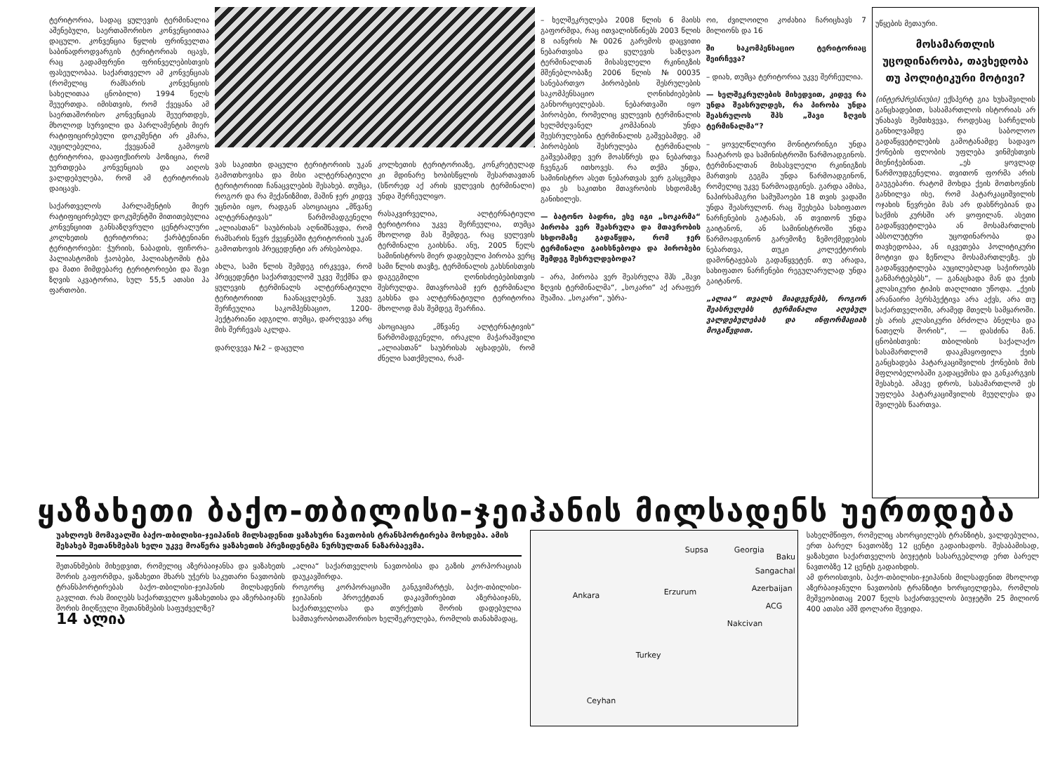ტერიტორია, სადაც ყულევის ტერმინალია აშენებული, საერთაშორისო კონვენციითაა დაცული. კონვენცია წყლის ფრინველთა საბინადროდვარგის ტერიტორიას იცავს, რაც გადამფრენი ფრინველებისთვის ფასეულობაა. საქართველო ამ კონვენციას (რომელიც რამსარის კონვენციის სახელითაა ცნობილი) 1994 წელს შეუერთდა. იმისთვის, რომ ქვეყანა ამ საერთაშორისო კონვენციას შეუერთდეს, მხოლოდ სურვილი და პარლამენტის მიერ რატიფიცირებული დოკუმენტი არ კმარა, აუცილებელია, ქვეყანამ გამოყოს ტერიტორია, დააფიქსიროს პოზიცია, რომ უერთდება კონვენციას და აიღოს ვალდებულება, რომ ამ ტერიტორიას დაიცავს.
საქართველოს პარლამენტის მიერ რატიფიცირებულ დოკუმენტში მითითებულია კონვენციით განსაზღვრული ცენტრალური კოლხეთის ტერიტორია; ქარბტენიანი ტერიტორიები: ჭურიის, ნაბადის, ფიჩორა-პალიასტომის ჭაობები, პალიასტომის ტბა და მათი მიმდებარე ტერიტორიები და შავი ზღვის აკვატორია, სულ 55,5 ათასი ჰა ფართობი.
ვას საკითხი დაცული ტერიტორიის უკან გამოთხოვისა და მისი ალტერნატიული ტერიტორიით ჩანაცვლების შესახებ. თუმცა, როგორ და რა მექანიზმით, მაშინ ჯერ კიდევ უცნობი იყო, რადგან ასოციაცია „მწვანე ალტერნატივას“ წარმომადგენელი „ალიასთან“ საუბრისას აღნიშნავდა, რომ რამსარის წევრ ქვეყნებში ტერიტორიის უკან გამოთხოვის პრეცედენტი არ არსებობდა.
ახლა, სამი წლის შემდეგ ირკვევა, რომ პრეცედენტი საქართველომ უკვე შექმნა და ყულევის ტერმინალს ალტერნატიული ტერიტორიით ჩაანაცვლებენ. უკვე შერჩეულია საკომპენსაციო, 1200-ჰექტარიანი ადგილი. თუმცა, დარღვევა არც მის შერჩევას აკლდა.
დარღვევა №2 – დაცული
კოლხეთის ტერიტორიაზე, კონკრეტულად კი მდინარე ხობისწყლის შესართავთან (სწორედ აქ არის ყულევის ტერმინალი) უნდა შერჩეულიყო.
რასაკვირველია, ალტერნატიული ტერიტორია უკვე შერჩეულია, თუმცა მხოლოდ მას შემდეგ, რაც ყულევის ტერმინალი გაიხსნა. ანუ, 2005 წელს სამინისტროს მიერ დადებული პირობა ვერც სამი წლის თავზე, ტერმინალის გახსნისთვის დაგეგმილი ღონისძიებებისთვის შესრულდა. მთავრობამ ჯერ ტერმინალი გახსნა და ალტერნატიული ტერიტორია მხოლოდ მას შემდეგ შეარჩია.
ასოციაცია „მწვანე ალტერნატივის“ წარმომადგენელი, ირაკლი მაჭარაშვილი „ალიასთან“ საუბრისას აცხადებს, რომ ძნელი სათქმელია, რამ-
– ხელშეკრულება 2008 წლის 6 მაისს გაფორმდა, რაც ითვალისწინებს 2003 წლის 8 იანვრის №0026 გარემოს დაცვითი ნებართვისა და ყულევის საზღვაო ტერმინალთან მისასვლელი რკინიგზის მშენებლობაზე 2006 წლის №00035 სანებართვო პირობების შესრულების საკომპენსაციო ღონისძიებების განხორციელებას. ნებართვაში იყო პირობები, რომელიც ყულევის ტერმინალის ხელმძღვანელ კომპანიას უნდა შეესრულებინა ტერმინალის გაშვებამდე. ამ პირობების შესრულება ტერმინალის გაშვებამდე ვერ მოასწრეს და ნებართვა ჩვენგან ითხოვეს. რა თქმა უნდა, სამინისტრო ასეთ ნებართვას ვერ გასცემდა და ეს საკითხი მთავრობის სხდომაზე განიხილეს.
— ბატონო ბადრი, ესე იგი „სოკარმა“ პირობა ვერ შეასრულა და მთავრობის სხდომაზე გადაწყდა, რომ ჯერ ტერმინალი გაიხსნებოდა და პირობები შემდეგ შესრულდებოდა?
– არა, პირობა ვერ შეასრულა შპს „შავი ზღვის ტერმინალმა“, „სოკარი“ აქ არაფერ შუაშია. „სოკარი“, უბრა-
ოი, ძვილოილი კოძახია ჩარიცხავს 7 მილიონს და 16
ში საკომპენსაციო ტერიტორიაც შეირჩევა?
– დიახ, თუმცა ტერიტორია უკვე შერჩეულია.
— ხელშეკრულების მიხედვით, კიდევ რა უნდა შეასრულდეს, რა პირობა უნდა შეასრულოს შპს „შავი ზღვის ტერმინალმა“?
– ყოველწლიური მონიტორინგი უნდა ჩაატაროს და სამინისტროში წარმოადგინოს. ტერმინალთან მისასვლელი რკინიგზის მართვის გეგმა უნდა წარმოადგინონ, რომელიც უკვე წარმოადგინეს. გარდა ამისა, ნაპირსამაგრი სამუშაოები 18 თვის ვადაში უნდა შეასრულონ. რაც შეეხება სახიფათო ნარჩენების გატანას, ან თვითონ უნდა გაიტანონ, ან სამინისტროში უნდა წარმოადგინონ გარემოზე ზემოქმედების ნებართვა, თუკი კოლექტორის დამონტაჟებას გადაწყვეტენ. თუ არადა, სახიფათო ნარჩენები რეგულარულად უნდა გაიტანონ.
„ალია“ თვალს მიადევნებს, როგორ შეასრულებს ტერმინალი აღებულ ვალდებულებას და ინფორმაციას მოგაწვდით.
უწყების მეთაური.
მოსამართლის უცოდინარობა, თავხედობა თუ პოლიტიკური მოტივი?
(ინტერპრესნიუსი) ექსპერტ გია ხუხაშვილის განცხადებით, სასამართლოს ისტორიას არ უნახავს შემთხვევა, როდესაც სარჩელის განხილვამდე და საბოლოო გადაწყვეტილების გამოტანამდე სადავო ქონების ფლობის უფლება ვინმესთვის მიენიჭებინათ. „ეს ყოვლად წარმოუდგენელია. თვითონ ფორმა არის გაუგებარი. რატომ მოხდა ქეის მოთხოვნის განხილვა ისე, რომ პატარკაციშვილის ოჯახის წევრები მას არ დასწრებიან და საქმის კურსში არ ყოფილან. ასეთი გადაწყვეტილება ან მოსამართლის აბსოლუტური უცოდინარობა და თავხედობაა, ან იკვეთება პოლიტიკური მოტივი და ზეწოლა მოსამართლეზე. ეს გადაწყვეტილება აუცილებლად საჭიროებს განმარტებებს“, — განაცხადა მან და ქეის კლასიკური ტიპის თაღლითი უწოდა. „ქეის არანაირი პერსპექტივა არა აქვს, არა თუ საქართველოში, არამედ მთელს სამყაროში. ეს არის კლასიკური ბრძოლა ბნელსა და ნათელს შორის“, — დასძინა მან. ცნობისთვის: თბილისის საქალაქო სასამართლომ დააკმაყოფილა ქეის განცხადება პატარკაციშვილის ქონების მის მფლობელობაში გადაცემისა და განკარგვის შესახებ. ამავე დროს, სასამართლომ ეს უფლება პატარკაციშვილის მეუღლესა და შვილებს წაართვა.
ყაზახეთი ბაქო-თბილისი-ჯეიჰანის მილსადენს უერთდება
უახლოეს მომავალში ბაქო-თბილისი-ჯეიჰანის მილსადენით ყაზახური ნავთობის ტრანსპორტირება მოხდება. ამის შესახებ შეთანხმებას ხელი უკვე მოაწერა ყაზახეთის პრეზიდენტმა ნურსულთან ნაზარბაევმა.
შეთანხმების მიხედვით, რომელიც აზერბაიჯანსა და ყაზახეთს შორის გაფორმდა, ყაზახეთი მხარს უჭერს საკუთარი ნავთობის ტრანსპორტირებას ბაქო-თბილისი-ჯეიჰანის მილსადენის გავლით. რას მიიღებს საქართველო ყაზახეთისა და აზერბაიჯანს შორის მიღწეული შეთანხმების საფუძველზე?
14 ალია
„ალია“ საქართველოს ნავთობისა და გაზის კორპორაციას დაუკავშირდა.
როგორც კორპორაციაში განგვიმარტეს, ბაქო-თბილისი-ჯეიჰანის პროექტთან დაკავშირებით აზერბაიჯანს, საქართველოსა და თურქეთს შორის დადებულია სამთავრობოთაშორისო ხელშეკრულება, რომლის თანახმადაც,
Supsa Georgia
Baku
Sangachal
Azerbaijan
Ankara Erzurum
ACG
Turkey
Ceyhan
Nakcivan
სახელმწიფო, რომელიც ახორციელებს ტრანზიტს, ვალდებულია, ერთ ბარელ ნავთობზე 12 ცენტი გადაიხადოს. შესაბამისად, ყაზახეთი საქართველოს ბიუჯეტის სასარგებლოდ ერთ ბარელ ნავთობზე 12 ცენტს გადაიხდის.
ამ დროისთვის, ბაქო-თბილისი-ჯეიჰანის მილსადენით მხოლოდ აზერბაიჯანული ნავთობის ტრანზიტი ხორციელდება, რომლის მეშვეობითაც 2007 წელს საქართველოს ბიუჯეტში 25 მილიონ 400 ათასი აშშ დოლარი შევიდა.